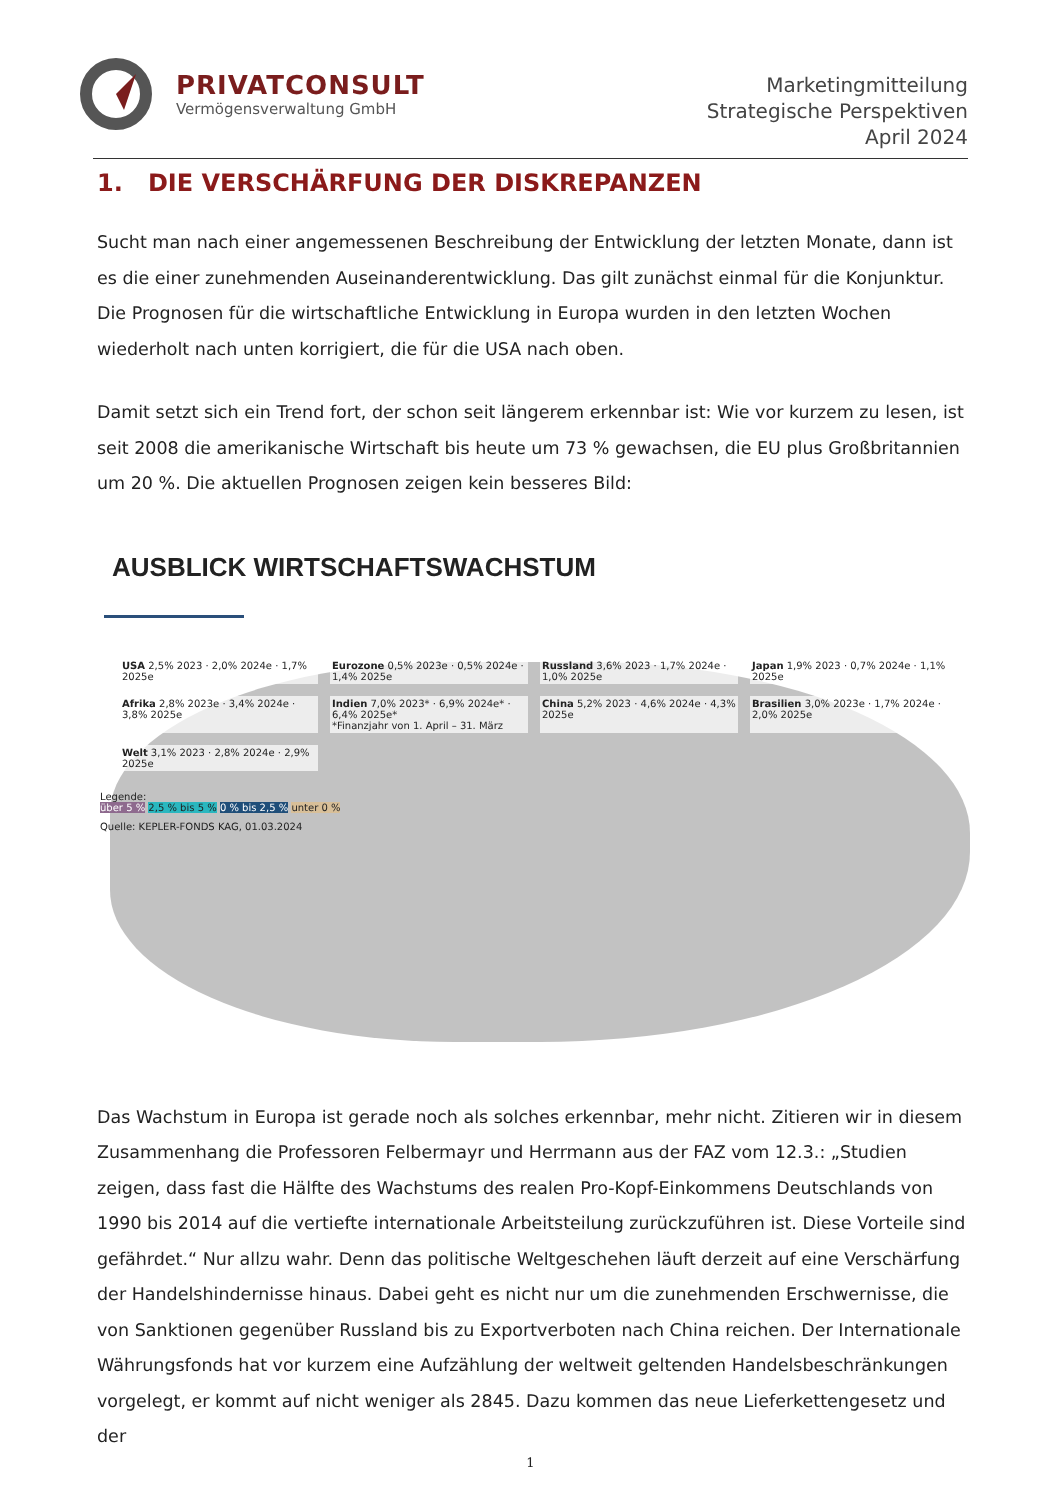PRIVATCONSULT
Vermögensverwaltung GmbH
Marketingmitteilung
Strategische Perspektiven
April 2024
1. DIE VERSCHÄRFUNG DER DISKREPANZEN
Sucht man nach einer angemessenen Beschreibung der Entwicklung der letzten Monate, dann ist es die einer zunehmenden Auseinanderentwicklung. Das gilt zunächst einmal für die Konjunktur. Die Prognosen für die wirtschaftliche Entwicklung in Europa wurden in den letzten Wochen wiederholt nach unten korrigiert, die für die USA nach oben.
Damit setzt sich ein Trend fort, der schon seit längerem erkennbar ist: Wie vor kurzem zu lesen, ist seit 2008 die amerikanische Wirtschaft bis heute um 73 % gewachsen, die EU plus Großbritannien um 20 %. Die aktuellen Prognosen zeigen kein besseres Bild:
AUSBLICK WIRTSCHAFTSWACHSTUM
USA 2,5% 2023 · 2,0% 2024e · 1,7% 2025e
Eurozone 0,5% 2023e · 0,5% 2024e · 1,4% 2025e
Russland 3,6% 2023 · 1,7% 2024e · 1,0% 2025e
Japan 1,9% 2023 · 0,7% 2024e · 1,1% 2025e
Afrika 2,8% 2023e · 3,4% 2024e · 3,8% 2025e
Indien 7,0% 2023* · 6,9% 2024e* · 6,4% 2025e*
*Finanzjahr von 1. April – 31. März
China 5,2% 2023 · 4,6% 2024e · 4,3% 2025e
Brasilien 3,0% 2023e · 1,7% 2024e · 2,0% 2025e
Welt 3,1% 2023 · 2,8% 2024e · 2,9% 2025e
Legende:
über 5 % 2,5 % bis 5 % 0 % bis 2,5 % unter 0 %
Quelle: KEPLER-FONDS KAG, 01.03.2024
Das Wachstum in Europa ist gerade noch als solches erkennbar, mehr nicht. Zitieren wir in diesem Zusammenhang die Professoren Felbermayr und Herrmann aus der FAZ vom 12.3.: „Studien zeigen, dass fast die Hälfte des Wachstums des realen Pro-Kopf-Einkommens Deutschlands von 1990 bis 2014 auf die vertiefte internationale Arbeitsteilung zurückzuführen ist. Diese Vorteile sind gefährdet.“ Nur allzu wahr. Denn das politische Weltgeschehen läuft derzeit auf eine Verschärfung der Handelshindernisse hinaus. Dabei geht es nicht nur um die zunehmenden Erschwernisse, die von Sanktionen gegenüber Russland bis zu Exportverboten nach China reichen. Der Internationale Währungsfonds hat vor kurzem eine Aufzählung der weltweit geltenden Handelsbeschränkungen vorgelegt, er kommt auf nicht weniger als 2845. Dazu kommen das neue Lieferkettengesetz und der
1